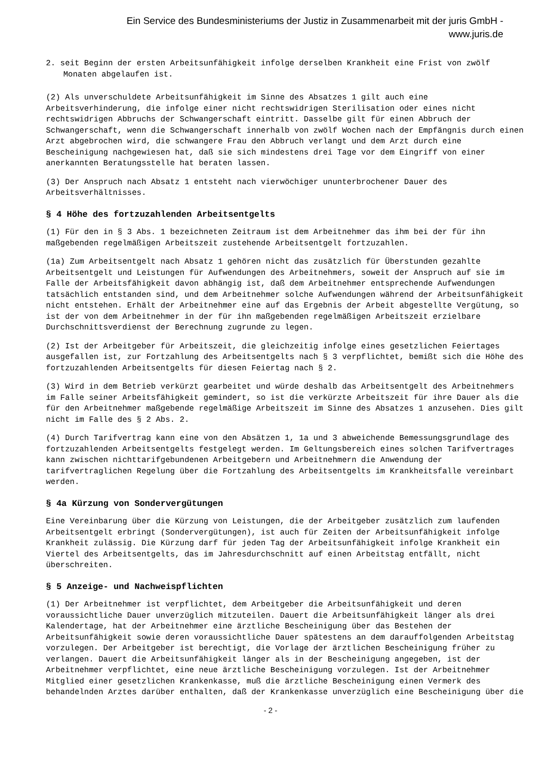Ein Service des Bundesministeriums der Justiz in Zusammenarbeit mit der juris GmbH -
www.juris.de
2. seit Beginn der ersten Arbeitsunfähigkeit infolge derselben Krankheit eine Frist von zwölf Monaten abgelaufen ist.
(2) Als unverschuldete Arbeitsunfähigkeit im Sinne des Absatzes 1 gilt auch eine Arbeitsverhinderung, die infolge einer nicht rechtswidrigen Sterilisation oder eines nicht rechtswidrigen Abbruchs der Schwangerschaft eintritt. Dasselbe gilt für einen Abbruch der Schwangerschaft, wenn die Schwangerschaft innerhalb von zwölf Wochen nach der Empfängnis durch einen Arzt abgebrochen wird, die schwangere Frau den Abbruch verlangt und dem Arzt durch eine Bescheinigung nachgewiesen hat, daß sie sich mindestens drei Tage vor dem Eingriff von einer anerkannten Beratungsstelle hat beraten lassen.
(3) Der Anspruch nach Absatz 1 entsteht nach vierwöchiger ununterbrochener Dauer des Arbeitsverhältnisses.
§ 4 Höhe des fortzuzahlenden Arbeitsentgelts
(1) Für den in § 3 Abs. 1 bezeichneten Zeitraum ist dem Arbeitnehmer das ihm bei der für ihn maßgebenden regelmäßigen Arbeitszeit zustehende Arbeitsentgelt fortzuzahlen.
(1a) Zum Arbeitsentgelt nach Absatz 1 gehören nicht das zusätzlich für Überstunden gezahlte Arbeitsentgelt und Leistungen für Aufwendungen des Arbeitnehmers, soweit der Anspruch auf sie im Falle der Arbeitsfähigkeit davon abhängig ist, daß dem Arbeitnehmer entsprechende Aufwendungen tatsächlich entstanden sind, und dem Arbeitnehmer solche Aufwendungen während der Arbeitsunfähigkeit nicht entstehen. Erhält der Arbeitnehmer eine auf das Ergebnis der Arbeit abgestellte Vergütung, so ist der von dem Arbeitnehmer in der für ihn maßgebenden regelmäßigen Arbeitszeit erzielbare Durchschnittsverdienst der Berechnung zugrunde zu legen.
(2) Ist der Arbeitgeber für Arbeitszeit, die gleichzeitig infolge eines gesetzlichen Feiertages ausgefallen ist, zur Fortzahlung des Arbeitsentgelts nach § 3 verpflichtet, bemißt sich die Höhe des fortzuzahlenden Arbeitsentgelts für diesen Feiertag nach § 2.
(3) Wird in dem Betrieb verkürzt gearbeitet und würde deshalb das Arbeitsentgelt des Arbeitnehmers im Falle seiner Arbeitsfähigkeit gemindert, so ist die verkürzte Arbeitszeit für ihre Dauer als die für den Arbeitnehmer maßgebende regelmäßige Arbeitszeit im Sinne des Absatzes 1 anzusehen. Dies gilt nicht im Falle des § 2 Abs. 2.
(4) Durch Tarifvertrag kann eine von den Absätzen 1, 1a und 3 abweichende Bemessungsgrundlage des fortzuzahlenden Arbeitsentgelts festgelegt werden. Im Geltungsbereich eines solchen Tarifvertrages kann zwischen nichttarifgebundenen Arbeitgebern und Arbeitnehmern die Anwendung der tarifvertraglichen Regelung über die Fortzahlung des Arbeitsentgelts im Krankheitsfalle vereinbart werden.
§ 4a Kürzung von Sondervergütungen
Eine Vereinbarung über die Kürzung von Leistungen, die der Arbeitgeber zusätzlich zum laufenden Arbeitsentgelt erbringt (Sondervergütungen), ist auch für Zeiten der Arbeitsunfähigkeit infolge Krankheit zulässig. Die Kürzung darf für jeden Tag der Arbeitsunfähigkeit infolge Krankheit ein Viertel des Arbeitsentgelts, das im Jahresdurchschnitt auf einen Arbeitstag entfällt, nicht überschreiten.
§ 5 Anzeige- und Nachweispflichten
(1) Der Arbeitnehmer ist verpflichtet, dem Arbeitgeber die Arbeitsunfähigkeit und deren voraussichtliche Dauer unverzüglich mitzuteilen. Dauert die Arbeitsunfähigkeit länger als drei Kalendertage, hat der Arbeitnehmer eine ärztliche Bescheinigung über das Bestehen der Arbeitsunfähigkeit sowie deren voraussichtliche Dauer spätestens an dem darauffolgenden Arbeitstag vorzulegen. Der Arbeitgeber ist berechtigt, die Vorlage der ärztlichen Bescheinigung früher zu verlangen. Dauert die Arbeitsunfähigkeit länger als in der Bescheinigung angegeben, ist der Arbeitnehmer verpflichtet, eine neue ärztliche Bescheinigung vorzulegen. Ist der Arbeitnehmer Mitglied einer gesetzlichen Krankenkasse, muß die ärztliche Bescheinigung einen Vermerk des behandelnden Arztes darüber enthalten, daß der Krankenkasse unverzüglich eine Bescheinigung über die
- 2 -